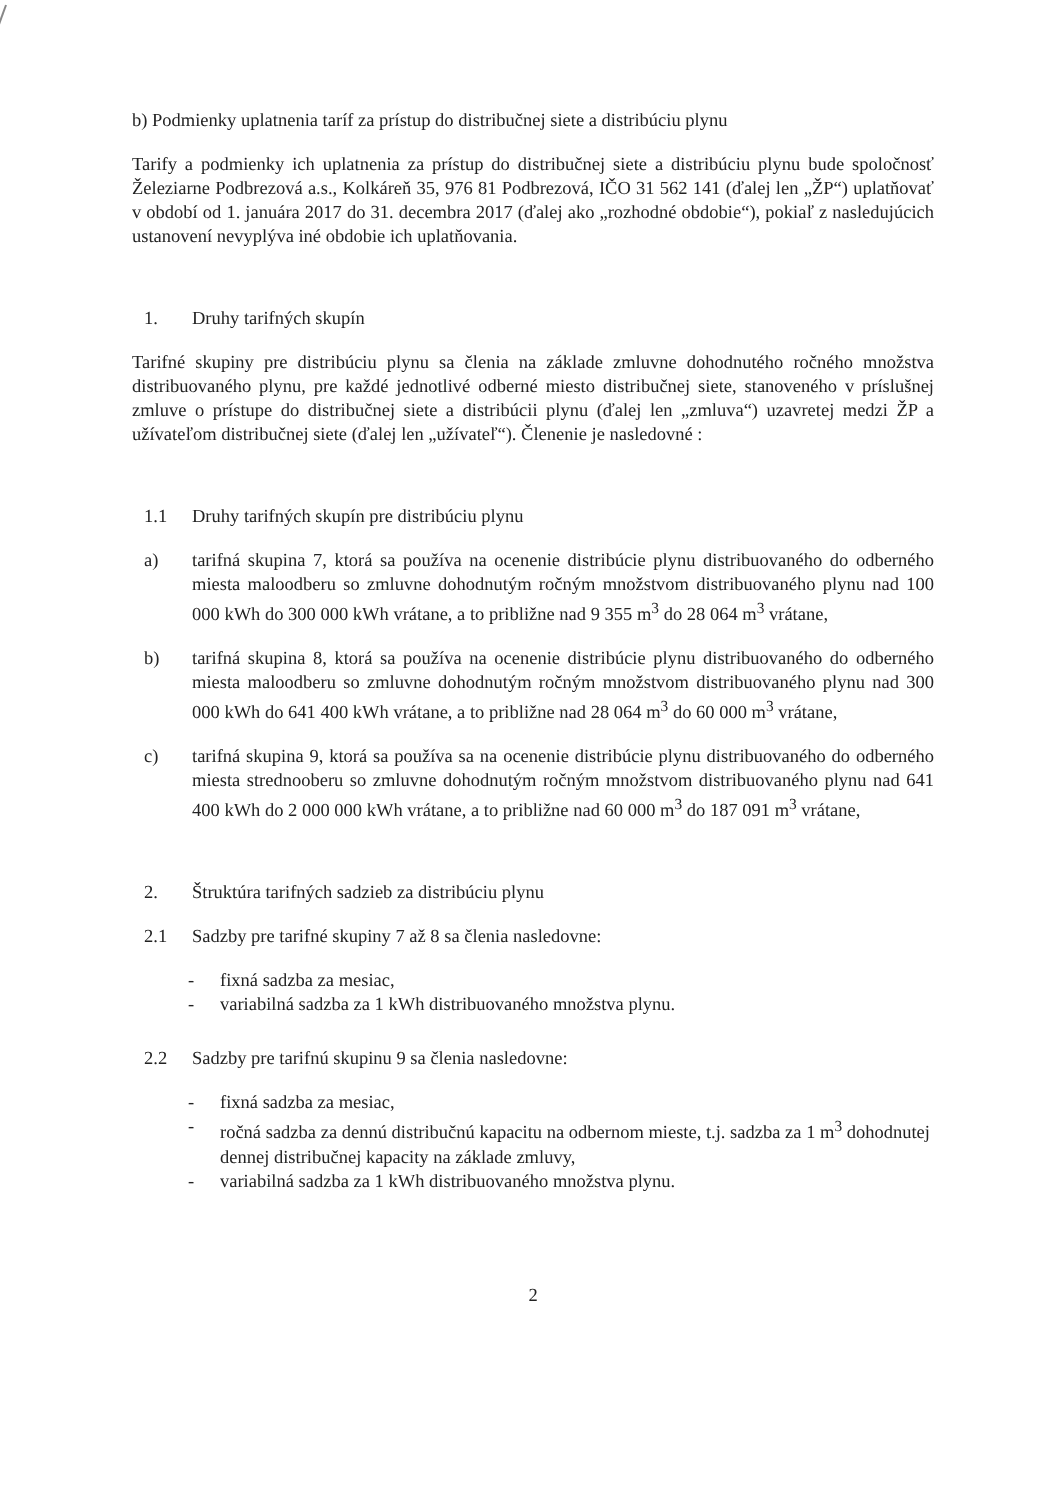b) Podmienky uplatnenia taríf za prístup do distribučnej siete a distribúciu plynu
Tarify a podmienky ich uplatnenia za prístup do distribučnej siete a distribúciu plynu bude spoločnosť Železiarne Podbrezová a.s., Kolkáreň 35, 976 81 Podbrezová, IČO 31 562 141 (ďalej len „ŽP“) uplatňovať v období od 1. januára 2017 do 31. decembra 2017 (ďalej ako „rozhodné obdobie“), pokiaľ z nasledujúcich ustanovení nevyplýva iné obdobie ich uplatňovania.
1. Druhy tarifných skupín
Tarifné skupiny pre distribúciu plynu sa členia na základe zmluvne dohodnutého ročného množstva distribuovaného plynu, pre každé jednotlivé odberné miesto distribučnej siete, stanoveného v príslušnej zmluve o prístupe do distribučnej siete a distribúcii plynu (ďalej len „zmluva“) uzavretej medzi ŽP a užívateľom distribučnej siete (ďalej len „užívateľ“). Členenie je nasledovné :
1.1 Druhy tarifných skupín pre distribúciu plynu
a) tarifná skupina 7, ktorá sa používa na ocenenie distribúcie plynu distribuovaného do odberného miesta maloodberu so zmluvne dohodnutým ročným množstvom distribuovaného plynu nad 100 000 kWh do 300 000 kWh vrátane, a to približne nad 9 355 m<sup>3</sup> do 28 064 m<sup>3</sup> vrátane,
b) tarifná skupina 8, ktorá sa používa na ocenenie distribúcie plynu distribuovaného do odberného miesta maloodberu so zmluvne dohodnutým ročným množstvom distribuovaného plynu nad 300 000 kWh do 641 400 kWh vrátane, a to približne nad 28 064 m<sup>3</sup> do 60 000 m<sup>3</sup> vrátane,
c) tarifná skupina 9, ktorá sa používa sa na ocenenie distribúcie plynu distribuovaného do odberného miesta strednooberu so zmluvne dohodnutým ročným množstvom distribuovaného plynu nad 641 400 kWh do 2 000 000 kWh vrátane, a to približne nad 60 000 m<sup>3</sup> do 187 091 m<sup>3</sup> vrátane,
2. Štruktúra tarifných sadzieb za distribúciu plynu
2.1 Sadzby pre tarifné skupiny 7 až 8 sa členia nasledovne:
- fixná sadzba za mesiac,
- variabilná sadzba za 1 kWh distribuovaného množstva plynu.
2.2 Sadzby pre tarifnú skupinu 9 sa členia nasledovne:
- fixná sadzba za mesiac,
- ročná sadzba za dennú distribučnú kapacitu na odbernom mieste, t.j. sadzba za 1 m<sup>3</sup> dohodnutej dennej distribučnej kapacity na základe zmluvy,
- variabilná sadzba za 1 kWh distribuovaného množstva plynu.
2